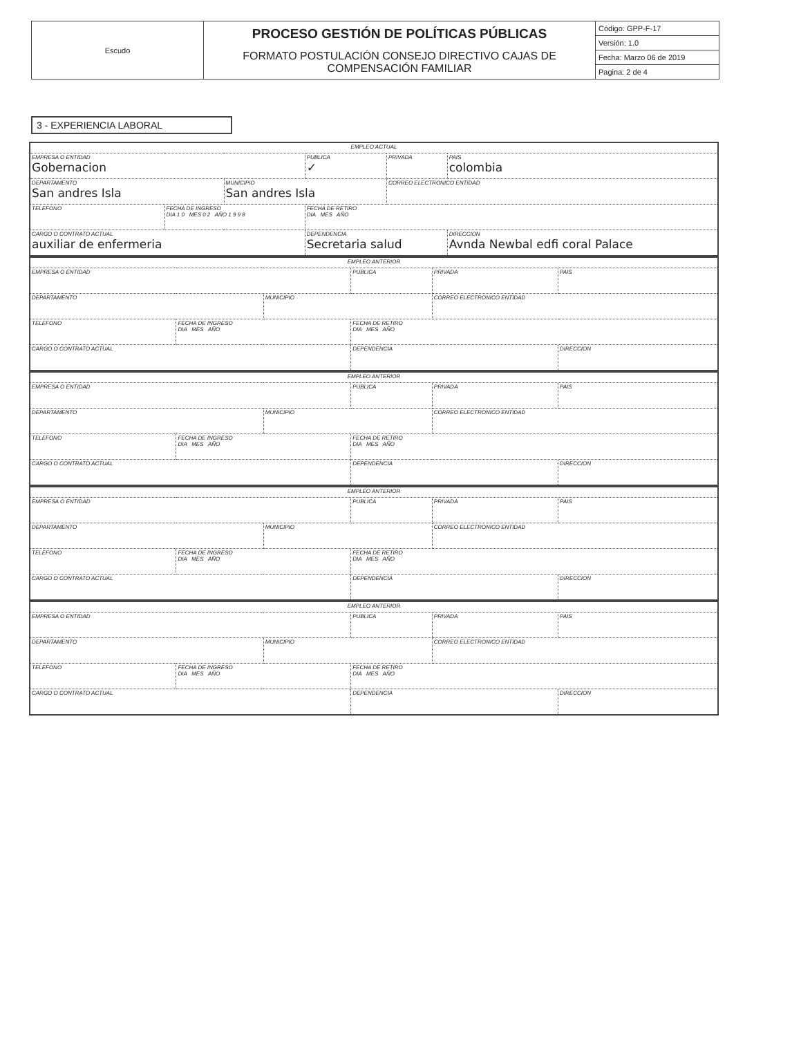| Escudo | PROCESO GESTIÓN DE POLÍTICAS PÚBLICAS FORMATO POSTULACIÓN CONSEJO DIRECTIVO CAJAS DE COMPENSACIÓN FAMILIAR | Código: GPP-F-17 |
| | | Versión: 1.0 |
| | | Fecha: Marzo 06 de 2019 |
| | | Pagina: 2 de 4 |
3 - EXPERIENCIA LABORAL
| EMPLEO ACTUAL | | | | | |
| EMPRESA O ENTIDAD Gobernacion | | | PUBLICA ✓ | PRIVADA | PAIS colombia |
| DEPARTAMENTO San andres Isla | | MUNICIPIO San andres Isla | | CORREO ELECTRONICO ENTIDAD | |
| TELEFONO | FECHA DE INGRESO DIA 1 0 MES 0 2 AÑO 1 9 9 8 | | FECHA DE RETIRO DIA MES AÑO | | |
| CARGO O CONTRATO ACTUAL auxiliar de enfermeria | | | DEPENDENCIA Secretaria salud | | DIRECCION Avnda Newbal edfi coral Palace |
| EMPLEO ANTERIOR | | | | | |
| EMPRESA O ENTIDAD | | | PUBLICA | PRIVADA | PAIS |
| DEPARTAMENTO | | MUNICIPIO | | CORREO ELECTRONICO ENTIDAD | |
| TELEFONO | FECHA DE INGRESO DIA MES AÑO | | FECHA DE RETIRO DIA MES AÑO | | |
| CARGO O CONTRATO ACTUAL | | | DEPENDENCIA | | DIRECCION |
| EMPLEO ANTERIOR | | | | | |
| EMPRESA O ENTIDAD | | | PUBLICA | PRIVADA | PAIS |
| DEPARTAMENTO | | MUNICIPIO | | CORREO ELECTRONICO ENTIDAD | |
| TELEFONO | FECHA DE INGRESO DIA MES AÑO | | FECHA DE RETIRO DIA MES AÑO | | |
| CARGO O CONTRATO ACTUAL | | | DEPENDENCIA | | DIRECCION |
| EMPLEO ANTERIOR | | | | | |
| EMPRESA O ENTIDAD | | | PUBLICA | PRIVADA | PAIS |
| DEPARTAMENTO | | MUNICIPIO | | CORREO ELECTRONICO ENTIDAD | |
| TELEFONO | FECHA DE INGRESO DIA MES AÑO | | FECHA DE RETIRO DIA MES AÑO | | |
| CARGO O CONTRATO ACTUAL | | | DEPENDENCIA | | DIRECCION |
| EMPLEO ANTERIOR | | | | | |
| EMPRESA O ENTIDAD | | | PUBLICA | PRIVADA | PAIS |
| DEPARTAMENTO | | MUNICIPIO | | CORREO ELECTRONICO ENTIDAD | |
| TELEFONO | FECHA DE INGRESO DIA MES AÑO | | FECHA DE RETIRO DIA MES AÑO | | |
| CARGO O CONTRATO ACTUAL | | | DEPENDENCIA | | DIRECCION |